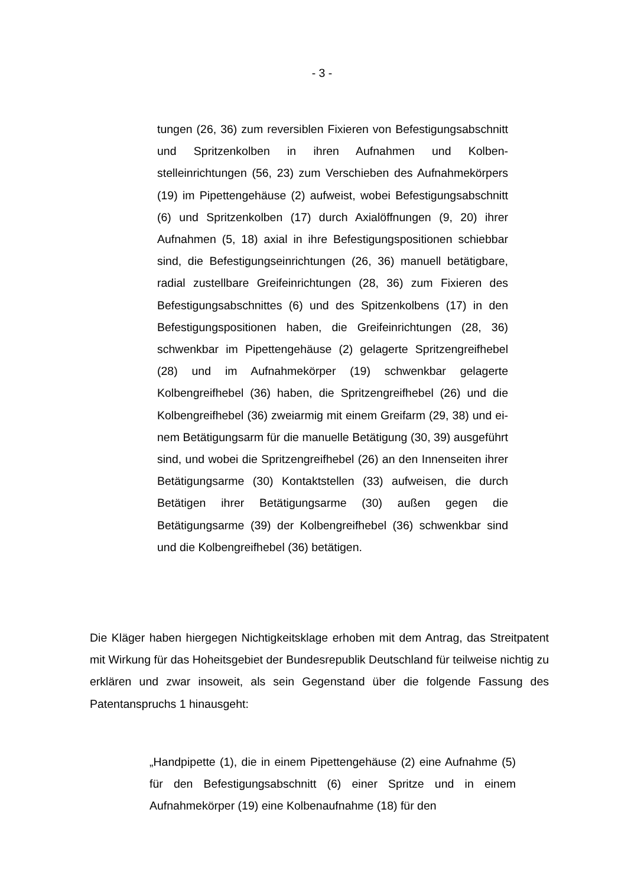- 3 -
tungen (26, 36) zum reversiblen Fixieren von Befestigungsab­schnitt und Spritzenkolben in ihren Aufnahmen und Kolben­stelleinrichtungen (56, 23) zum Verschieben des Aufnahme­körpers (19) im Pipettengehäuse (2) aufweist, wobei Befesti­gungsabschnitt (6) und Spritzenkolben (17) durch Axialöffnun­gen (9, 20) ihrer Aufnahmen (5, 18) axial in ihre Befestigungs­positionen schiebbar sind, die Befestigungseinrichtun­gen (26, 36) manuell betätigbare, radial zustellbare Greifein­richtungen (28, 36) zum Fixieren des Befestigungsabschnit­tes (6) und des Spitzenkolbens (17) in den Befestigungspositi­onen haben, die Greifeinrichtungen (28, 36) schwenkbar im Pipettengehäuse (2) gelagerte Spritzengreifhebel (28) und im Aufnahmekörper (19) schwenkbar gelagerte Kolbengreifhe­bel (36) haben, die Spritzengreifhebel (26) und die Kolben­greifhebel (36) zweiarmig mit einem Greifarm (29, 38) und ei­nem Betätigungsarm für die manuelle Betätigung (30, 39) ausgeführt sind, und wobei die Spritzengreifhebel (26) an den Innenseiten ihrer Betätigungsarme (30) Kontaktstellen (33) aufweisen, die durch Betätigen ihrer Betätigungsarme (30) außen gegen die Betätigungsarme (39) der Kolbengreifhe­bel (36) schwenkbar sind und die Kolbengreifhebel (36) betä­tigen.
Die Kläger haben hiergegen Nichtigkeitsklage erhoben mit dem Antrag, das Streit­patent mit Wirkung für das Hoheitsgebiet der Bundesrepublik Deutschland für teil­weise nichtig zu erklären und zwar insoweit, als sein Gegenstand über die fol­gende Fassung des Patentanspruchs 1 hinausgeht:
„Handpipette (1), die in einem Pipettengehäuse (2) eine Auf­nahme (5) für den Befestigungsabschnitt (6) einer Spritze und in einem Aufnahmekörper (19) eine Kolbenaufnahme (18) für den